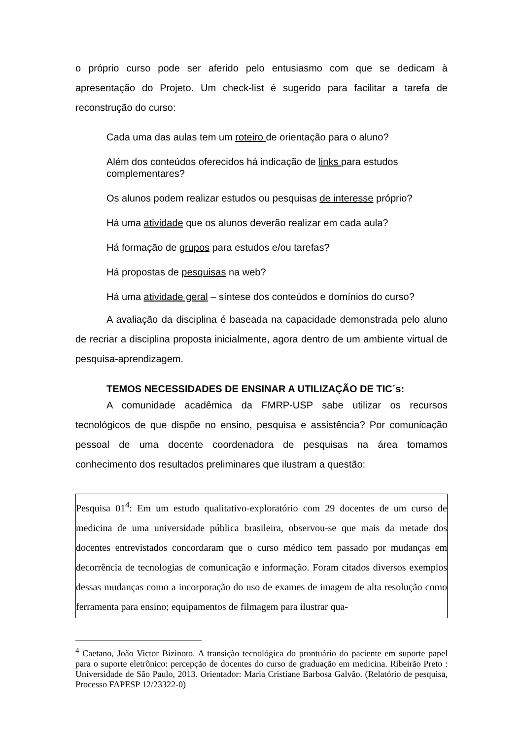o próprio curso pode ser aferido pelo entusiasmo com que se dedicam à apresentação do Projeto. Um check-list é sugerido para facilitar a tarefa de reconstrução do curso:
Cada uma das aulas tem um roteiro de orientação para o aluno?
Além dos conteúdos oferecidos há indicação de links para estudos complementares?
Os alunos podem realizar estudos ou pesquisas de interesse próprio?
Há uma atividade que os alunos deverão realizar em cada aula?
Há formação de grupos para estudos e/ou tarefas?
Há propostas de pesquisas na web?
Há uma atividade geral – síntese dos conteúdos e domínios do curso?
A avaliação da disciplina é baseada na capacidade demonstrada pelo aluno de recriar a disciplina proposta inicialmente, agora dentro de um ambiente virtual de pesquisa-aprendizagem.
TEMOS NECESSIDADES DE ENSINAR A UTILIZAÇÃO DE TIC´s:
A comunidade acadêmica da FMRP-USP sabe utilizar os recursos tecnológicos de que dispõe no ensino, pesquisa e assistência? Por comunicação pessoal de uma docente coordenadora de pesquisas na área tomamos conhecimento dos resultados preliminares que ilustram a questão:
Pesquisa 01<sup>4</sup>: Em um estudo qualitativo-exploratório com 29 docentes de um curso de medicina de uma universidade pública brasileira, observou-se que mais da metade dos docentes entrevistados concordaram que o curso médico tem passado por mudanças em decorrência de tecnologias de comunicação e informação. Foram citados diversos exemplos dessas mudanças como a incorporação do uso de exames de imagem de alta resolução como ferramenta para ensino; equipamentos de filmagem para ilustrar qua-
<sup>4</sup> Caetano, João Victor Bizinoto. A transição tecnológica do prontuário do paciente em suporte papel para o suporte eletrônico: percepção de docentes do curso de graduação em medicina. Ribeirão Preto : Universidade de São Paulo, 2013. Orientador: Maria Cristiane Barbosa Galvão. (Relatório de pesquisa, Processo FAPESP 12/23322-0)